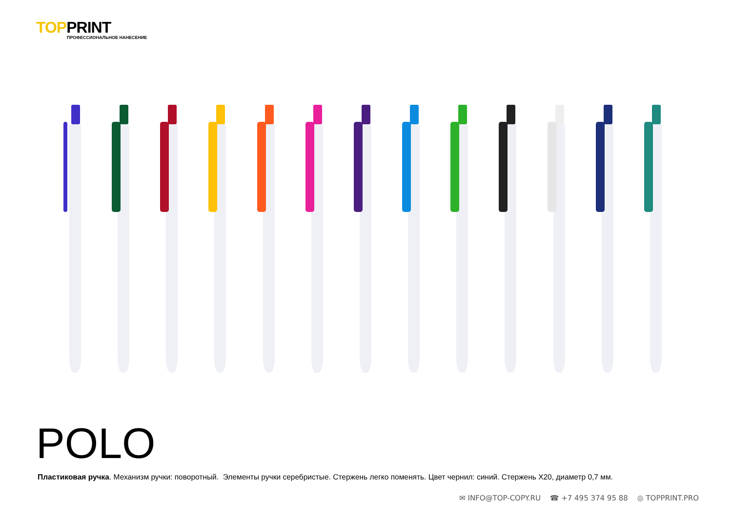TOPPRINT
ПРОФЕССИОНАЛЬНОЕ НАНЕСЕНИЕ
POLO
Пластиковая ручка. Механизм ручки: поворотный. Элементы ручки серебристые. Стержень легко поменять. Цвет чернил: синий. Стержень Х20, диаметр 0,7 мм.
✉ INFO@TOP-COPY.RU ☎ +7 495 374 95 88 ◎ TOPPRINT.PRO